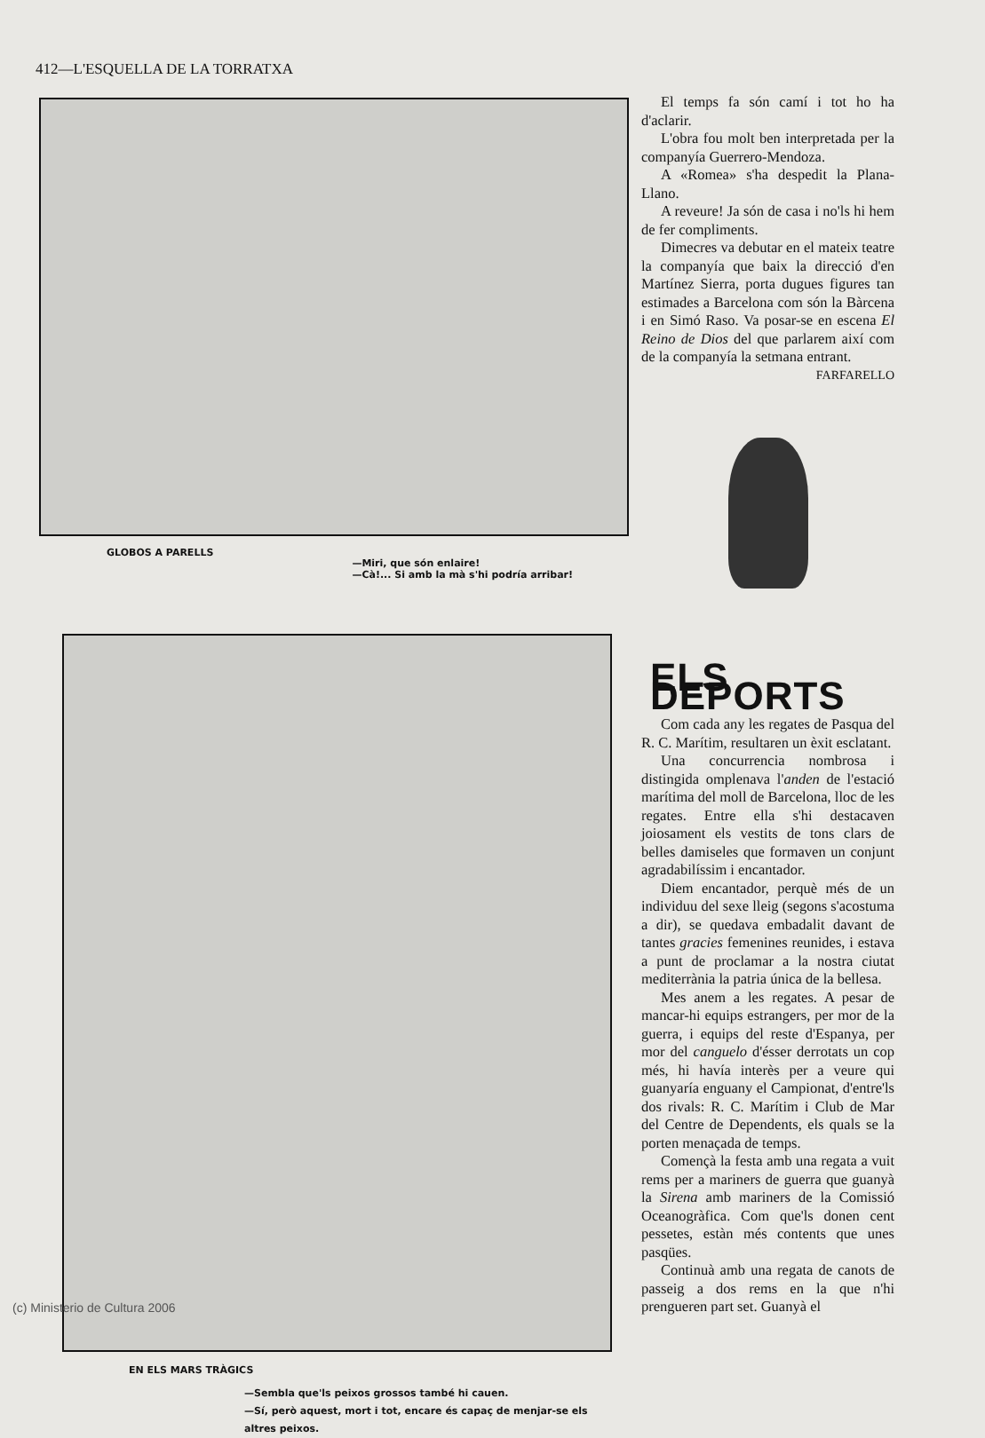412—L'ESQUELLA DE LA TORRATXA
GLOBOS A PARELLS —Miri, que són enlaire!
—Cà!... Si amb la mà s'hi podría arribar!
EN ELS MARS TRÀGICS
—Sembla que'ls peixos grossos també hi cauen.
—Sí, però aquest, mort i tot, encare és capaç de menjar-se els altres peixos.
El temps fa són camí i tot ho ha d'aclarir.
L'obra fou molt ben interpretada per la companyía Guerrero-Mendoza.
A «Romea» s'ha despedit la Plana-Llano.
A reveure! Ja són de casa i no'ls hi hem de fer compliments.
Dimecres va debutar en el mateix teatre la companyía que baix la direcció d'en Martínez Sierra, porta dugues figures tan estimades a Barcelona com són la Bàrcena i en Simó Raso. Va posar-se en escena El Reino de Dios del que parlarem així com de la companyía la setmana entrant.
FARFARELLO
ELS DEPORTS
Com cada any les regates de Pasqua del R. C. Marítim, resultaren un èxit esclatant.
Una concurrencia nombrosa i distingida omplenava l'anden de l'estació marítima del moll de Barcelona, lloc de les regates. Entre ella s'hi destacaven joiosament els vestits de tons clars de belles damiseles que formaven un conjunt agradabilíssim i encantador.
Diem encantador, perquè més de un individuu del sexe lleig (segons s'acostuma a dir), se quedava embadalit davant de tantes gracies femenines reunides, i estava a punt de proclamar a la nostra ciutat mediterrània la patria única de la bellesa.
Mes anem a les regates. A pesar de mancar-hi equips estrangers, per mor de la guerra, i equips del reste d'Espanya, per mor del canguelo d'ésser derrotats un cop més, hi havía interès per a veure qui guanyaría enguany el Campionat, d'entre'ls dos rivals: R. C. Marítim i Club de Mar del Centre de Dependents, els quals se la porten menaçada de temps.
Començà la festa amb una regata a vuit rems per a mariners de guerra que guanyà la Sirena amb mariners de la Comissió Oceanogràfica. Com que'ls donen cent pessetes, estàn més contents que unes pasqües.
Continuà amb una regata de canots de passeig a dos rems en la que n'hi prengueren part set. Guanyà el
(c) Ministerio de Cultura 2006